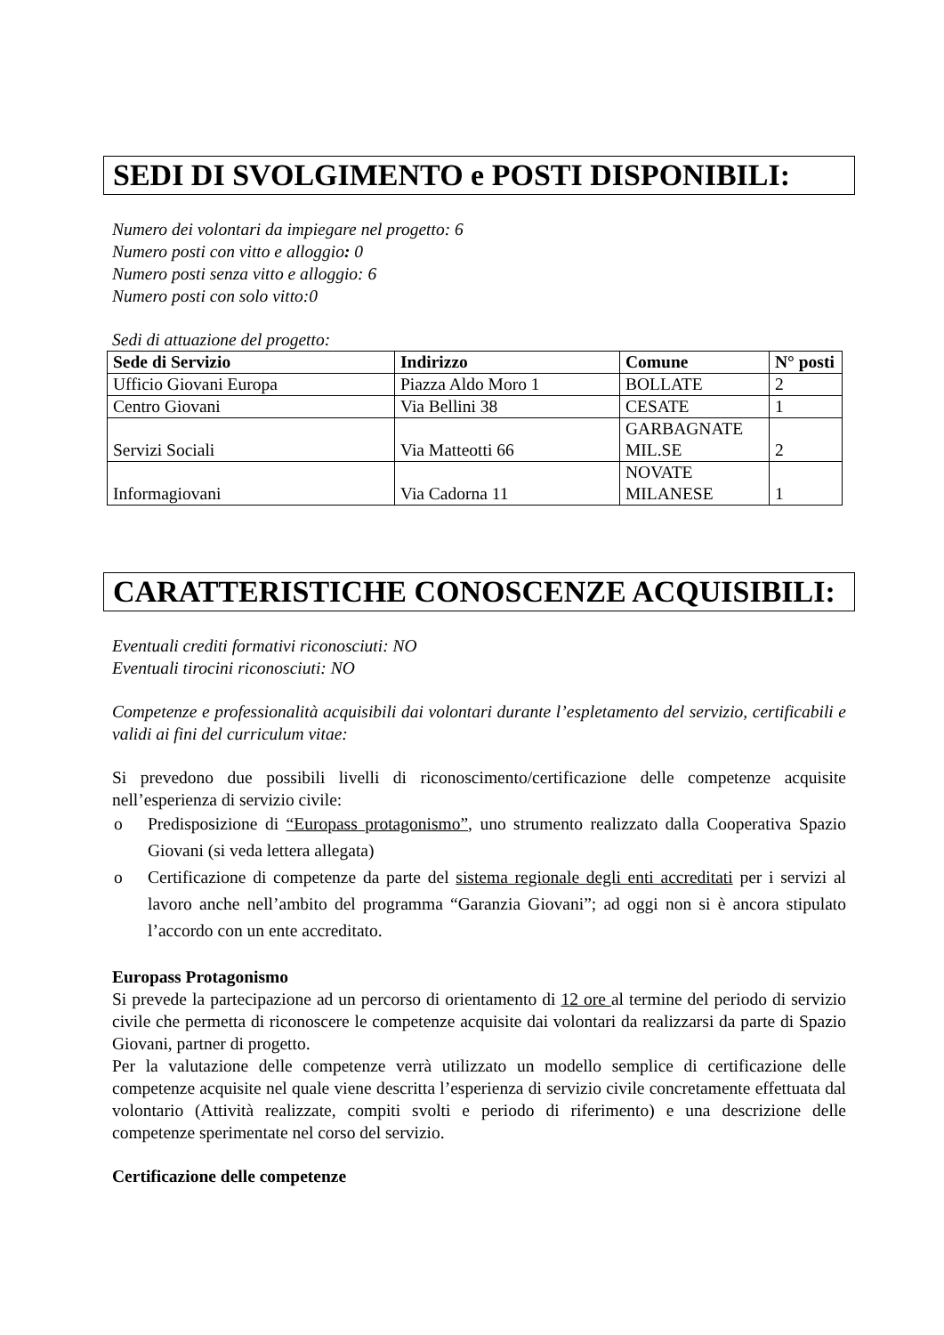SEDI DI SVOLGIMENTO e POSTI DISPONIBILI:
Numero dei volontari da impiegare nel progetto: 6
Numero posti con vitto e alloggio: 0
Numero posti senza vitto e alloggio: 6
Numero posti con solo vitto:0
Sedi di attuazione del progetto:
| Sede di Servizio | Indirizzo | Comune | N° posti |
| --- | --- | --- | --- |
| Ufficio Giovani Europa | Piazza Aldo Moro 1 | BOLLATE | 2 |
| Centro Giovani | Via Bellini 38 | CESATE | 1 |
| Servizi Sociali | Via Matteotti 66 | GARBAGNATE MIL.SE | 2 |
| Informagiovani | Via Cadorna 11 | NOVATE MILANESE | 1 |
CARATTERISTICHE CONOSCENZE ACQUISIBILI:
Eventuali crediti formativi riconosciuti: NO
Eventuali tirocini riconosciuti: NO
Competenze e professionalità acquisibili dai volontari durante l’espletamento del servizio, certificabili e validi ai fini del curriculum vitae:
Si prevedono due possibili livelli di riconoscimento/certificazione delle competenze acquisite nell’esperienza di servizio civile:
o Predisposizione di “Europass protagonismo”, uno strumento realizzato dalla Cooperativa Spazio Giovani (si veda lettera allegata)
o Certificazione di competenze da parte del sistema regionale degli enti accreditati per i servizi al lavoro anche nell’ambito del programma “Garanzia Giovani”; ad oggi non si è ancora stipulato l’accordo con un ente accreditato.
Europass Protagonismo
Si prevede la partecipazione ad un percorso di orientamento di 12 ore al termine del periodo di servizio civile che permetta di riconoscere le competenze acquisite dai volontari da realizzarsi da parte di Spazio Giovani, partner di progetto.
Per la valutazione delle competenze verrà utilizzato un modello semplice di certificazione delle competenze acquisite nel quale viene descritta l’esperienza di servizio civile concretamente effettuata dal volontario (Attività realizzate, compiti svolti e periodo di riferimento) e una descrizione delle competenze sperimentate nel corso del servizio.
Certificazione delle competenze